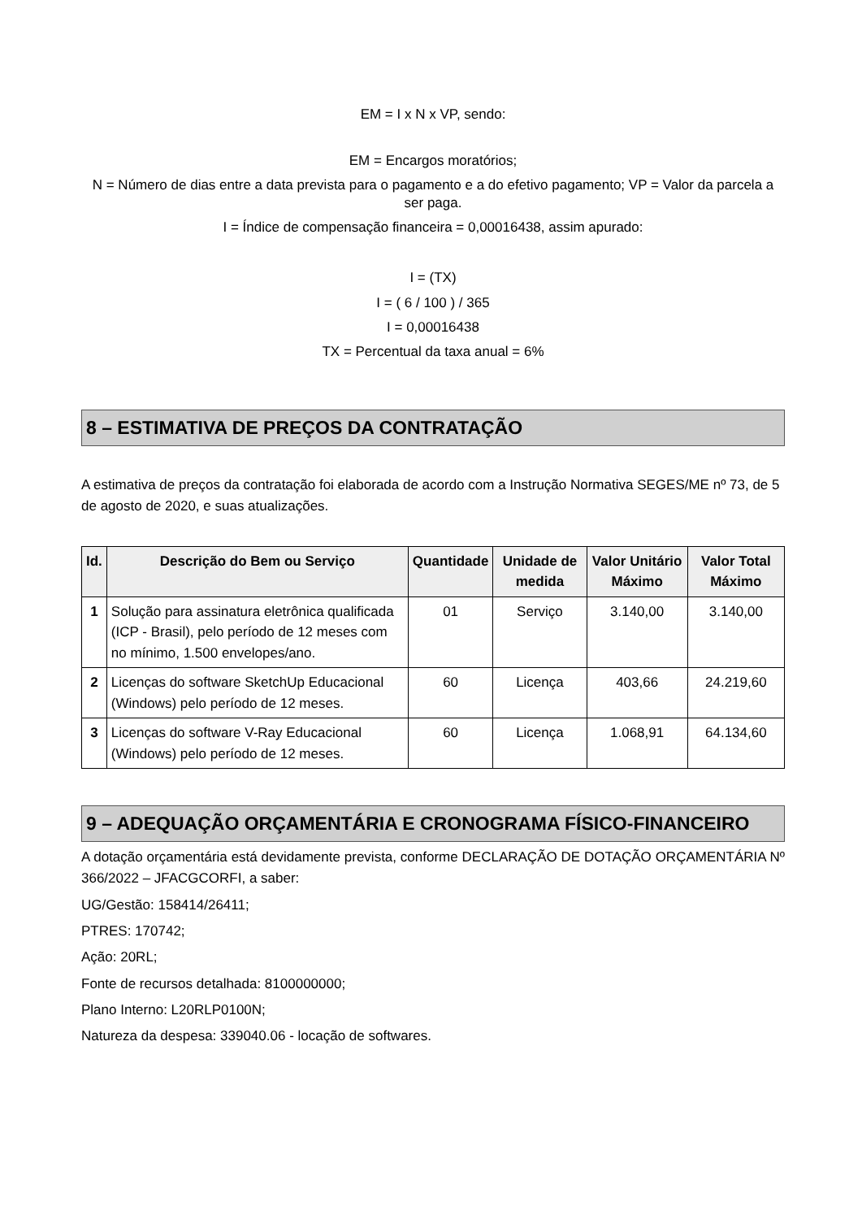EM = I x N x VP, sendo:
EM = Encargos moratórios;
N = Número de dias entre a data prevista para o pagamento e a do efetivo pagamento; VP = Valor da parcela a ser paga.
I = Índice de compensação financeira = 0,00016438, assim apurado:
I = (TX)
I = ( 6 / 100 ) / 365
I = 0,00016438
TX = Percentual da taxa anual = 6%
8 – ESTIMATIVA DE PREÇOS DA CONTRATAÇÃO
A estimativa de preços da contratação foi elaborada de acordo com a Instrução Normativa SEGES/ME nº 73, de 5 de agosto de 2020, e suas atualizações.
| Id. | Descrição do Bem ou Serviço | Quantidade | Unidade de medida | Valor Unitário Máximo | Valor Total Máximo |
| --- | --- | --- | --- | --- | --- |
| 1 | Solução para assinatura eletrônica qualificada (ICP - Brasil), pelo período de 12 meses com no mínimo, 1.500 envelopes/ano. | 01 | Serviço | 3.140,00 | 3.140,00 |
| 2 | Licenças do software SketchUp Educacional (Windows) pelo período de 12 meses. | 60 | Licença | 403,66 | 24.219,60 |
| 3 | Licenças do software V-Ray Educacional (Windows) pelo período de 12 meses. | 60 | Licença | 1.068,91 | 64.134,60 |
9 – ADEQUAÇÃO ORÇAMENTÁRIA E CRONOGRAMA FÍSICO-FINANCEIRO
A dotação orçamentária está devidamente prevista, conforme DECLARAÇÃO DE DOTAÇÃO ORÇAMENTÁRIA Nº 366/2022 – JFACGCORFI, a saber:
UG/Gestão: 158414/26411;
PTRES: 170742;
Ação: 20RL;
Fonte de recursos detalhada: 8100000000;
Plano Interno: L20RLP0100N;
Natureza da despesa: 339040.06 - locação de softwares.